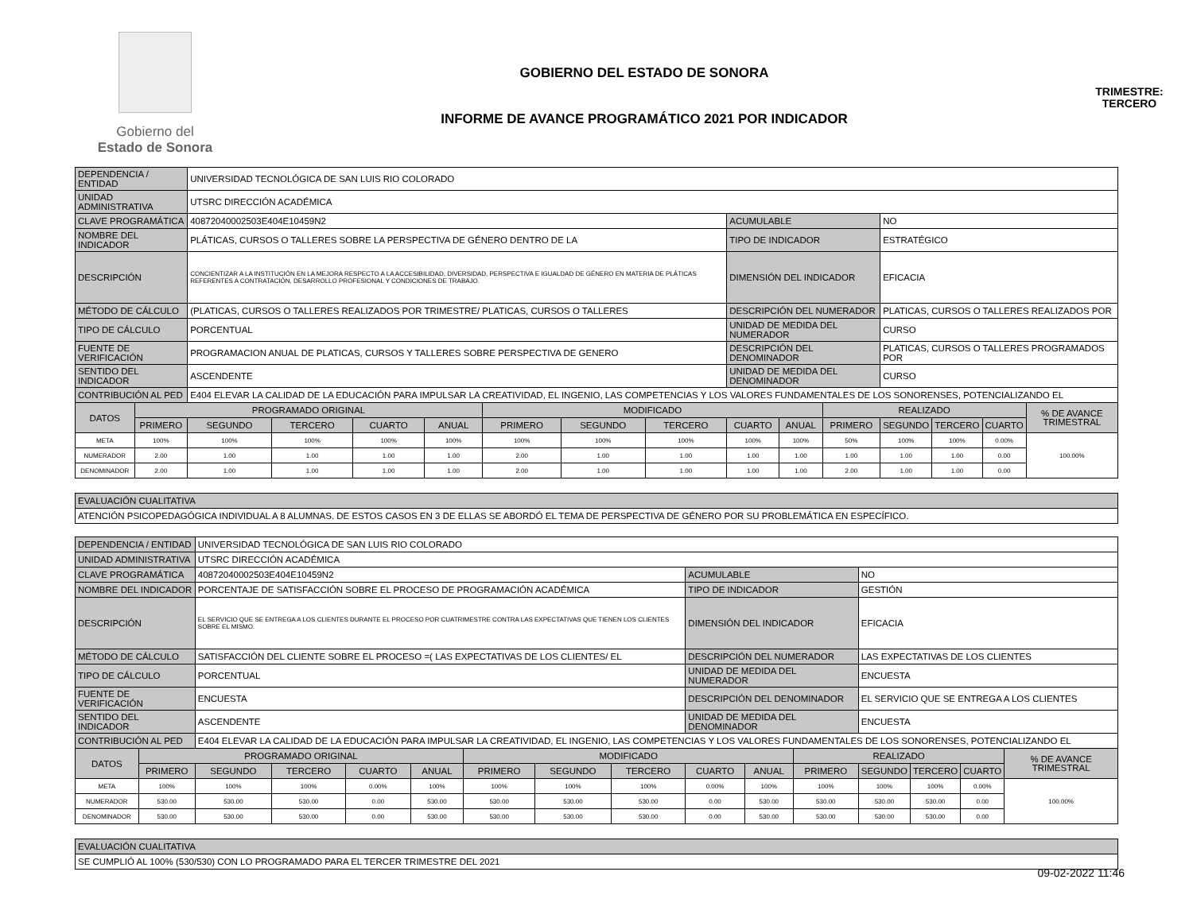Gobierno del
Estado de Sonora
GOBIERNO DEL ESTADO DE SONORA
INFORME DE AVANCE PROGRAMÁTICO 2021 POR INDICADOR
TRIMESTRE:
TERCERO
| DEPENDENCIA / ENTIDAD | | UNIVERSIDAD TECNOLÓGICA DE SAN LUIS RIO COLORADO | | | | | | | | | | | | | |
| UNIDAD ADMINISTRATIVA | | UTSRC DIRECCIÓN ACADÉMICA | | | | | | | | | | | | | |
| CLAVE PROGRAMÁTICA | | 40872040002503E404E10459N2 | | | | | | | ACUMULABLE | | | NO | | | |
| NOMBRE DEL INDICADOR | | PLÁTICAS, CURSOS O TALLERES SOBRE LA PERSPECTIVA DE GÉNERO DENTRO DE LA | | | | | | | TIPO DE INDICADOR | | | ESTRATÉGICO | | | |
| DESCRIPCIÓN | | CONCIENTIZAR A LA INSTITUCIÓN EN LA MEJORA RESPECTO A LA ACCESIBILIDAD, DIVERSIDAD, PERSPECTIVA E IGUALDAD DE GÉNERO EN MATERIA DE PLÁTICAS REFERENTES A CONTRATACIÓN, DESARROLLO PROFESIONAL Y CONDICIONES DE TRABAJO. | | | | | | | DIMENSIÓN DEL INDICADOR | | | EFICACIA | | | |
| MÉTODO DE CÁLCULO | | (PLATICAS, CURSOS O TALLERES REALIZADOS POR TRIMESTRE/ PLATICAS, CURSOS O TALLERES | | | | | | | DESCRIPCIÓN DEL NUMERADOR | | | PLATICAS, CURSOS O TALLERES REALIZADOS POR | | | |
| TIPO DE CÁLCULO | | PORCENTUAL | | | | | | | UNIDAD DE MEDIDA DEL NUMERADOR | | | CURSO | | | |
| FUENTE DE VERIFICACIÓN | | PROGRAMACION ANUAL DE PLATICAS, CURSOS Y TALLERES SOBRE PERSPECTIVA DE GENERO | | | | | | | DESCRIPCIÓN DEL DENOMINADOR | | | PLATICAS, CURSOS O TALLERES PROGRAMADOS POR | | | |
| SENTIDO DEL INDICADOR | | ASCENDENTE | | | | | | | UNIDAD DE MEDIDA DEL DENOMINADOR | | | CURSO | | | |
| CONTRIBUCIÓN AL PED | | E404 ELEVAR LA CALIDAD DE LA EDUCACIÓN PARA IMPULSAR LA CREATIVIDAD, EL INGENIO, LAS COMPETENCIAS Y LOS VALORES FUNDAMENTALES DE LOS SONORENSES, POTENCIALIZANDO EL | | | | | | | | | | | | | |
| DATOS | PROGRAMADO ORIGINAL | | | | | MODIFICADO | | | | | REALIZADO | | | | % DE AVANCE TRIMESTRAL |
| | PRIMERO | SEGUNDO | TERCERO | CUARTO | ANUAL | PRIMERO | SEGUNDO | TERCERO | CUARTO | ANUAL | PRIMERO | SEGUNDO | TERCERO | CUARTO | |
| META | 100% | 100% | 100% | 100% | 100% | 100% | 100% | 100% | 100% | 100% | 50% | 100% | 100% | 0.00% | 100.00% |
| NUMERADOR | 2.00 | 1.00 | 1.00 | 1.00 | 1.00 | 2.00 | 1.00 | 1.00 | 1.00 | 1.00 | 1.00 | 1.00 | 1.00 | 0.00 | |
| DENOMINADOR | 2.00 | 1.00 | 1.00 | 1.00 | 1.00 | 2.00 | 1.00 | 1.00 | 1.00 | 1.00 | 2.00 | 1.00 | 1.00 | 0.00 | |
| EVALUACIÓN CUALITATIVA | | | | | | | | | | | | | | | |
| ATENCIÓN PSICOPEDAGÓGICA INDIVIDUAL A 8 ALUMNAS. DE ESTOS CASOS EN 3 DE ELLAS SE ABORDÓ EL TEMA DE PERSPECTIVA DE GÉNERO POR SU PROBLEMÁTICA EN ESPECÍFICO. | | | | | | | | | | | | | | | |
| DEPENDENCIA / ENTIDAD | | UNIVERSIDAD TECNOLÓGICA DE SAN LUIS RIO COLORADO | | | | | | | | | | | | | |
| UNIDAD ADMINISTRATIVA | | UTSRC DIRECCIÓN ACADÉMICA | | | | | | | | | | | | | |
| CLAVE PROGRAMÁTICA | | 40872040002503E404E10459N2 | | | | | | | ACUMULABLE | | | NO | | | |
| NOMBRE DEL INDICADOR | | PORCENTAJE DE SATISFACCIÓN SOBRE EL PROCESO DE PROGRAMACIÓN ACADÉMICA | | | | | | | TIPO DE INDICADOR | | | GESTIÓN | | | |
| DESCRIPCIÓN | | EL SERVICIO QUE SE ENTREGA A LOS CLIENTES DURANTE EL PROCESO POR CUATRIMESTRE CONTRA LAS EXPECTATIVAS QUE TIENEN LOS CLIENTES SOBRE EL MISMO. | | | | | | | DIMENSIÓN DEL INDICADOR | | | EFICACIA | | | |
| MÉTODO DE CÁLCULO | | SATISFACCIÓN DEL CLIENTE SOBRE EL PROCESO =( LAS EXPECTATIVAS DE LOS CLIENTES/ EL | | | | | | | DESCRIPCIÓN DEL NUMERADOR | | | LAS EXPECTATIVAS DE LOS CLIENTES | | | |
| TIPO DE CÁLCULO | | PORCENTUAL | | | | | | | UNIDAD DE MEDIDA DEL NUMERADOR | | | ENCUESTA | | | |
| FUENTE DE VERIFICACIÓN | | ENCUESTA | | | | | | | DESCRIPCIÓN DEL DENOMINADOR | | | EL SERVICIO QUE SE ENTREGA A LOS CLIENTES | | | |
| SENTIDO DEL INDICADOR | | ASCENDENTE | | | | | | | UNIDAD DE MEDIDA DEL DENOMINADOR | | | ENCUESTA | | | |
| CONTRIBUCIÓN AL PED | | E404 ELEVAR LA CALIDAD DE LA EDUCACIÓN PARA IMPULSAR LA CREATIVIDAD, EL INGENIO, LAS COMPETENCIAS Y LOS VALORES FUNDAMENTALES DE LOS SONORENSES, POTENCIALIZANDO EL | | | | | | | | | | | | | |
| DATOS | PROGRAMADO ORIGINAL | | | | | MODIFICADO | | | | | REALIZADO | | | | % DE AVANCE TRIMESTRAL |
| | PRIMERO | SEGUNDO | TERCERO | CUARTO | ANUAL | PRIMERO | SEGUNDO | TERCERO | CUARTO | ANUAL | PRIMERO | SEGUNDO | TERCERO | CUARTO | |
| META | 100% | 100% | 100% | 0.00% | 100% | 100% | 100% | 100% | 0.00% | 100% | 100% | 100% | 100% | 0.00% | 100.00% |
| NUMERADOR | 530.00 | 530.00 | 530.00 | 0.00 | 530.00 | 530.00 | 530.00 | 530.00 | 0.00 | 530.00 | 530.00 | 530.00 | 530.00 | 0.00 | |
| DENOMINADOR | 530.00 | 530.00 | 530.00 | 0.00 | 530.00 | 530.00 | 530.00 | 530.00 | 0.00 | 530.00 | 530.00 | 530.00 | 530.00 | 0.00 | |
| EVALUACIÓN CUALITATIVA | | | | | | | | | | | | | | | |
| SE CUMPLIÓ AL 100% (530/530) CON LO PROGRAMADO PARA EL TERCER TRIMESTRE DEL 2021 | | | | | | | | | | | | | | | |
09-02-2022 11:46